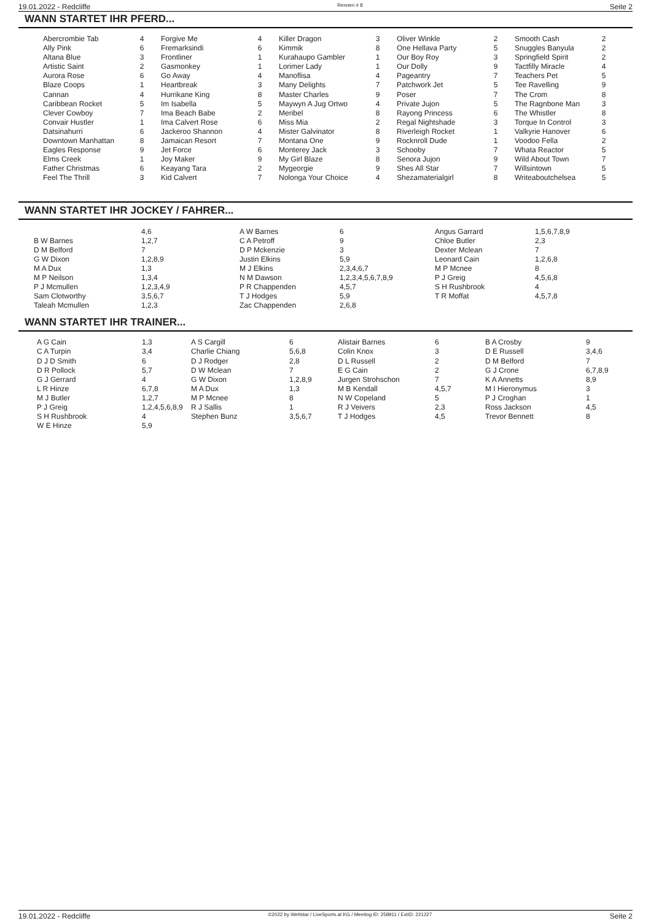19.01.2022 - Redcliffe Rennen # 8 Seite 2
WANN STARTET IHR PFERD...
| Abercrombie Tab | 4 | Forgive Me | 4 | Killer Dragon | 3 | Oliver Winkle | 2 | Smooth Cash | 2 |
| Ally Pink | 6 | Fremarksindi | 6 | Kimmik | 8 | One Hellava Party | 5 | Snuggles Banyula | 2 |
| Altana Blue | 3 | Frontliner | 1 | Kurahaupo Gambler | 1 | Our Boy Roy | 3 | Springfield Spirit | 2 |
| Artistic Saint | 2 | Gasmonkey | 1 | Lorimer Lady | 1 | Our Dolly | 9 | Tactfilly Miracle | 4 |
| Aurora Rose | 6 | Go Away | 4 | Manoflisa | 4 | Pageantry | 7 | Teachers Pet | 5 |
| Blaze Coops | 1 | Heartbreak | 3 | Many Delights | 7 | Patchwork Jet | 5 | Tee Ravelling | 9 |
| Cannan | 4 | Hurrikane King | 8 | Master Charles | 9 | Poser | 7 | The Crom | 8 |
| Caribbean Rocket | 5 | Im Isabella | 5 | Maywyn A Jug Ortwo | 4 | Private Jujon | 5 | The Ragnbone Man | 3 |
| Clever Cowboy | 7 | Ima Beach Babe | 2 | Meribel | 8 | Rayong Princess | 6 | The Whistler | 8 |
| Convair Hustler | 1 | Ima Calvert Rose | 6 | Miss Mia | 2 | Regal Nightshade | 3 | Torque In Control | 3 |
| Datsinahurri | 6 | Jackeroo Shannon | 4 | Mister Galvinator | 8 | Riverleigh Rocket | 1 | Valkyrie Hanover | 6 |
| Downtown Manhattan | 8 | Jamaican Resort | 7 | Montana One | 9 | Rocknroll Dude | 1 | Voodoo Fella | 2 |
| Eagles Response | 9 | Jet Force | 6 | Monterey Jack | 3 | Schooby | 7 | Whata Reactor | 5 |
| Elms Creek | 1 | Joy Maker | 9 | My Girl Blaze | 8 | Senora Jujon | 9 | Wild About Town | 7 |
| Father Christmas | 6 | Keayang Tara | 2 | Mygeorgie | 9 | Shes All Star | 7 | Willsintown | 5 |
| Feel The Thrill | 3 | Kid Calvert | 7 | Nolonga Your Choice | 4 | Shezamaterialgirl | 8 | Writeaboutchelsea | 5 |
WANN STARTET IHR JOCKEY / FAHRER...
| | 4,6 | A W Barnes | 6 | Angus Garrard | 1,5,6,7,8,9 |
| B W Barnes | 1,2,7 | C A Petroff | 9 | Chloe Butler | 2,3 |
| D M Belford | 7 | D P Mckenzie | 3 | Dexter Mclean | 7 |
| G W Dixon | 1,2,8,9 | Justin Elkins | 5,9 | Leonard Cain | 1,2,6,8 |
| M A Dux | 1,3 | M J Elkins | 2,3,4,6,7 | M P Mcnee | 8 |
| M P Neilson | 1,3,4 | N M Dawson | 1,2,3,4,5,6,7,8,9 | P J Greig | 4,5,6,8 |
| P J Mcmullen | 1,2,3,4,9 | P R Chappenden | 4,5,7 | S H Rushbrook | 4 |
| Sam Clotworthy | 3,5,6,7 | T J Hodges | 5,9 | T R Moffat | 4,5,7,8 |
| Taleah Mcmullen | 1,2,3 | Zac Chappenden | 2,6,8 | | |
WANN STARTET IHR TRAINER...
| A G Cain | 1,3 | A S Cargill | 6 | Alistair Barnes | 6 | B A Crosby | 9 |
| C A Turpin | 3,4 | Charlie Chiang | 5,6,8 | Colin Knox | 3 | D E Russell | 3,4,6 |
| D J D Smith | 6 | D J Rodger | 2,8 | D L Russell | 2 | D M Belford | 7 |
| D R Pollock | 5,7 | D W Mclean | 7 | E G Cain | 2 | G J Crone | 6,7,8,9 |
| G J Gerrard | 4 | G W Dixon | 1,2,8,9 | Jurgen Strohschon | 7 | K A Annetts | 8,9 |
| L R Hinze | 6,7,8 | M A Dux | 1,3 | M B Kendall | 4,5,7 | M I Hieronymus | 3 |
| M J Butler | 1,2,7 | M P Mcnee | 8 | N W Copeland | 5 | P J Croghan | 1 |
| P J Greig | 1,2,4,5,6,8,9 | R J Sallis | 1 | R J Veivers | 2,3 | Ross Jackson | 4,5 |
| S H Rushbrook | 4 | Stephen Bunz | 3,5,6,7 | T J Hodges | 4,5 | Trevor Bennett | 8 |
| W E Hinze | 5,9 | | | | | | |
19.01.2022 - Redcliffe ©2022 by Wettstar / LiveSports.at KG / Meeting ID: 258911 / ExtID: 221227 Seite 2